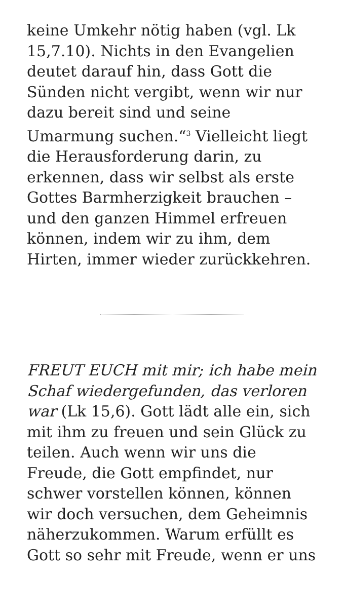keine Umkehr nötig haben (vgl. Lk 15,7.10). Nichts in den Evangelien deutet darauf hin, dass Gott die Sünden nicht vergibt, wenn wir nur dazu bereit sind und seine Umarmung suchen.“<sup>3</sup> Vielleicht liegt die Herausforderung darin, zu erkennen, dass wir selbst als erste Gottes Barmherzigkeit brauchen – und den ganzen Himmel erfreuen können, indem wir zu ihm, dem Hirten, immer wieder zurückkehren.
FREUT EUCH mit mir; ich habe mein Schaf wiedergefunden, das verloren war (Lk 15,6). Gott lädt alle ein, sich mit ihm zu freuen und sein Glück zu teilen. Auch wenn wir uns die Freude, die Gott empfindet, nur schwer vorstellen können, können wir doch versuchen, dem Geheimnis näherzukommen. Warum erfüllt es Gott so sehr mit Freude, wenn er uns